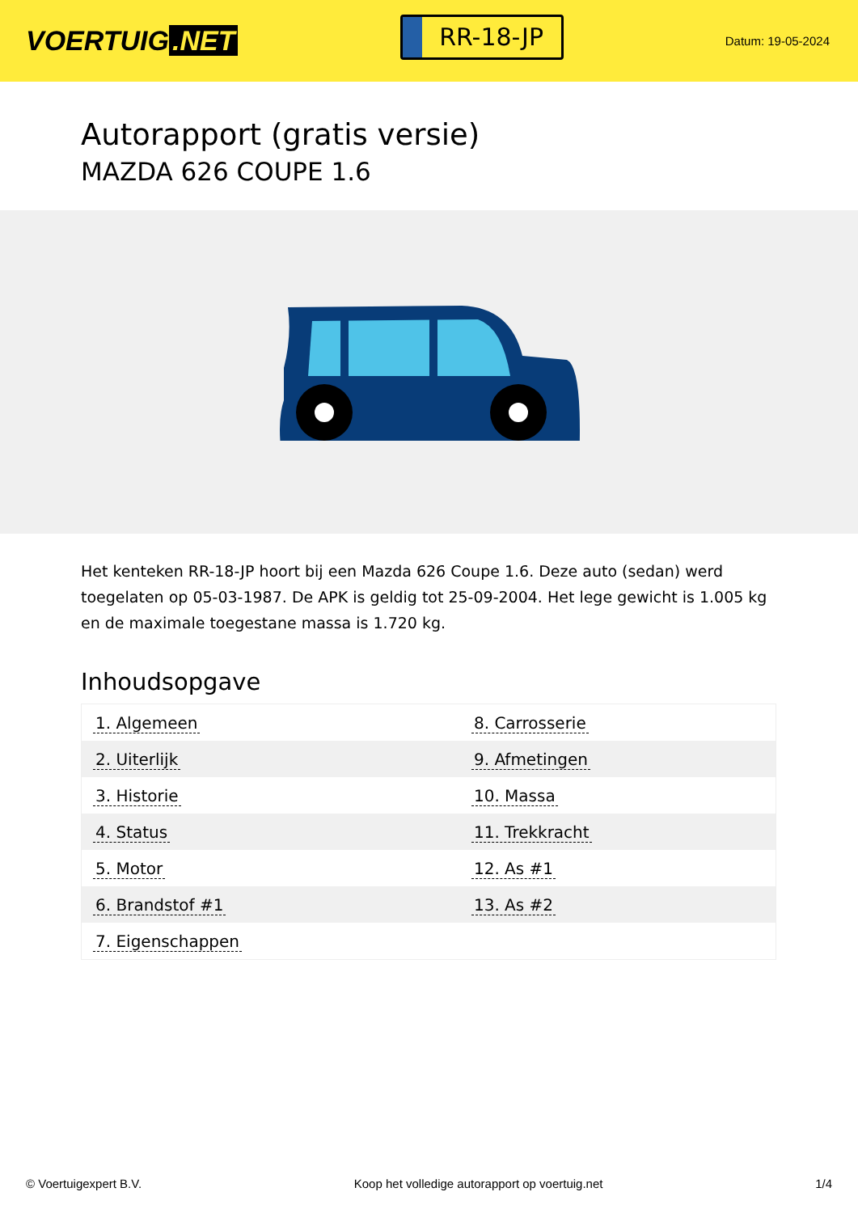VOERTUIG.NET
RR-18-JP
Datum: 19-05-2024
Autorapport (gratis versie)
MAZDA 626 COUPE 1.6
Het kenteken RR-18-JP hoort bij een Mazda 626 Coupe 1.6. Deze auto (sedan) werd toegelaten op 05-03-1987. De APK is geldig tot 25-09-2004. Het lege gewicht is 1.005 kg en de maximale toegestane massa is 1.720 kg.
Inhoudsopgave
| 1. Algemeen | 8. Carrosserie |
| 2. Uiterlijk | 9. Afmetingen |
| 3. Historie | 10. Massa |
| 4. Status | 11. Trekkracht |
| 5. Motor | 12. As #1 |
| 6. Brandstof #1 | 13. As #2 |
| 7. Eigenschappen | |
© Voertuigexpert B.V. Koop het volledige autorapport op voertuig.net
1/4